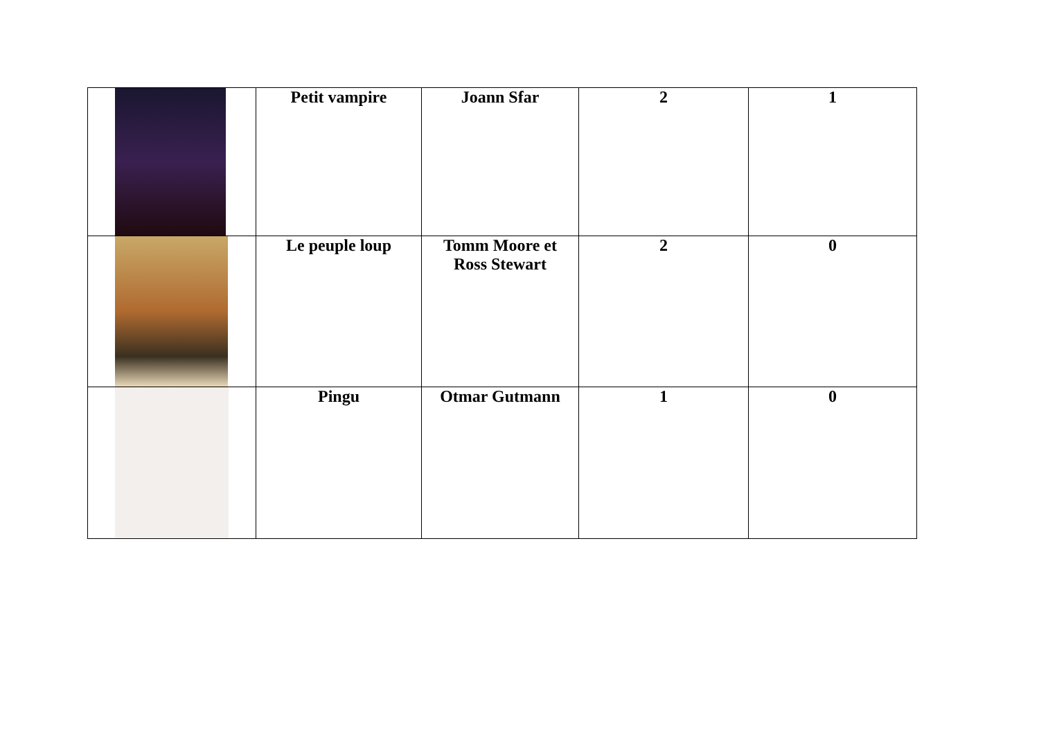| | Petit vampire | Joann Sfar | 2 | 1 |
| | Le peuple loup | Tomm Moore et Ross Stewart | 2 | 0 |
| | Pingu | Otmar Gutmann | 1 | 0 |